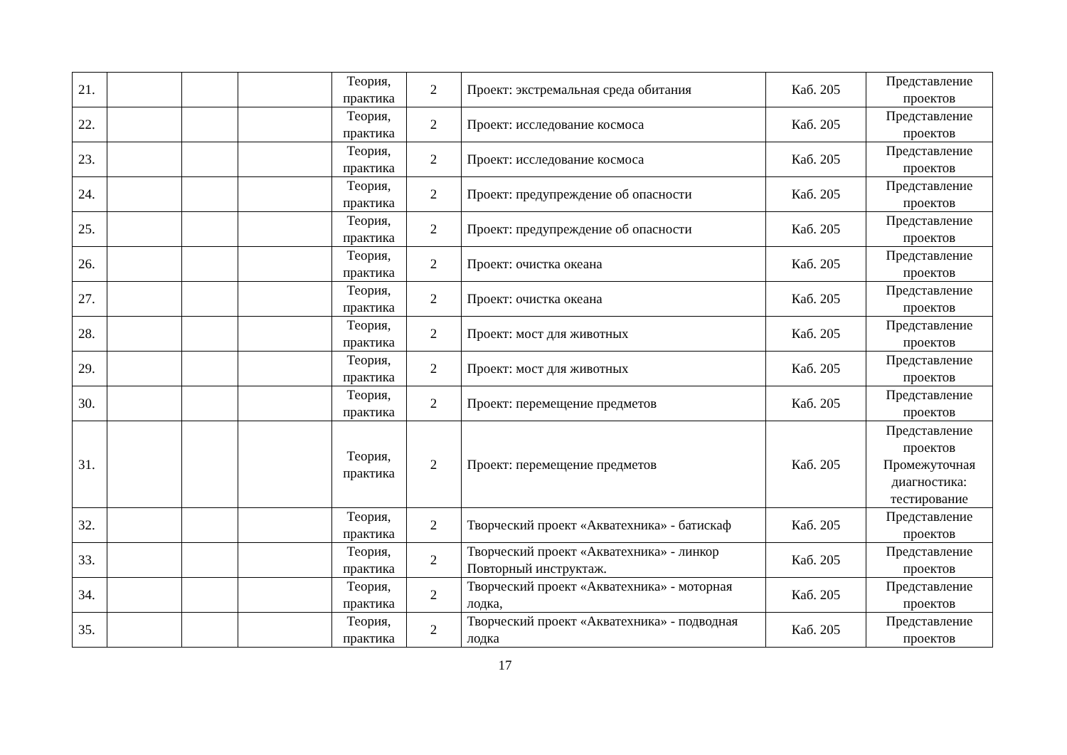| 21. | | | | Теория, практика | 2 | Проект: экстремальная среда обитания | Каб. 205 | Представление проектов |
| 22. | | | | Теория, практика | 2 | Проект: исследование космоса | Каб. 205 | Представление проектов |
| 23. | | | | Теория, практика | 2 | Проект: исследование космоса | Каб. 205 | Представление проектов |
| 24. | | | | Теория, практика | 2 | Проект: предупреждение об опасности | Каб. 205 | Представление проектов |
| 25. | | | | Теория, практика | 2 | Проект: предупреждение об опасности | Каб. 205 | Представление проектов |
| 26. | | | | Теория, практика | 2 | Проект: очистка океана | Каб. 205 | Представление проектов |
| 27. | | | | Теория, практика | 2 | Проект: очистка океана | Каб. 205 | Представление проектов |
| 28. | | | | Теория, практика | 2 | Проект: мост для животных | Каб. 205 | Представление проектов |
| 29. | | | | Теория, практика | 2 | Проект: мост для животных | Каб. 205 | Представление проектов |
| 30. | | | | Теория, практика | 2 | Проект: перемещение предметов | Каб. 205 | Представление проектов |
| 31. | | | | Теория, практика | 2 | Проект: перемещение предметов | Каб. 205 | Представление проектов Промежуточная диагностика: тестирование |
| 32. | | | | Теория, практика | 2 | Творческий проект «Акватехника» - батискаф | Каб. 205 | Представление проектов |
| 33. | | | | Теория, практика | 2 | Творческий проект «Акватехника» - линкор Повторный инструктаж. | Каб. 205 | Представление проектов |
| 34. | | | | Теория, практика | 2 | Творческий проект «Акватехника» - моторная лодка, | Каб. 205 | Представление проектов |
| 35. | | | | Теория, практика | 2 | Творческий проект «Акватехника» - подводная лодка | Каб. 205 | Представление проектов |
17